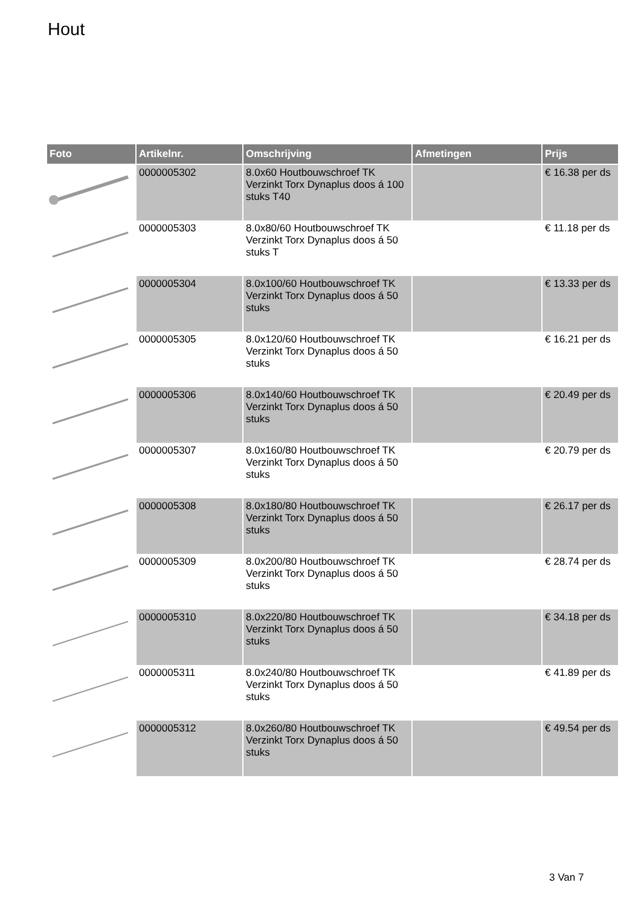Hout
| Foto | Artikelnr. | Omschrijving | Afmetingen | Prijs |
| --- | --- | --- | --- | --- |
| | 0000005302 | 8.0x60 Houtbouwschroef TK Verzinkt Torx Dynaplus doos á 100 stuks T40 | | € 16.38 per ds |
| | 0000005303 | 8.0x80/60 Houtbouwschroef TK Verzinkt Torx Dynaplus doos á 50 stuks T | | € 11.18 per ds |
| | 0000005304 | 8.0x100/60 Houtbouwschroef TK Verzinkt Torx Dynaplus doos á 50 stuks | | € 13.33 per ds |
| | 0000005305 | 8.0x120/60 Houtbouwschroef TK Verzinkt Torx Dynaplus doos á 50 stuks | | € 16.21 per ds |
| | 0000005306 | 8.0x140/60 Houtbouwschroef TK Verzinkt Torx Dynaplus doos á 50 stuks | | € 20.49 per ds |
| | 0000005307 | 8.0x160/80 Houtbouwschroef TK Verzinkt Torx Dynaplus doos á 50 stuks | | € 20.79 per ds |
| | 0000005308 | 8.0x180/80 Houtbouwschroef TK Verzinkt Torx Dynaplus doos á 50 stuks | | € 26.17 per ds |
| | 0000005309 | 8.0x200/80 Houtbouwschroef TK Verzinkt Torx Dynaplus doos á 50 stuks | | € 28.74 per ds |
| | 0000005310 | 8.0x220/80 Houtbouwschroef TK Verzinkt Torx Dynaplus doos á 50 stuks | | € 34.18 per ds |
| | 0000005311 | 8.0x240/80 Houtbouwschroef TK Verzinkt Torx Dynaplus doos á 50 stuks | | € 41.89 per ds |
| | 0000005312 | 8.0x260/80 Houtbouwschroef TK Verzinkt Torx Dynaplus doos á 50 stuks | | € 49.54 per ds |
3 Van 7